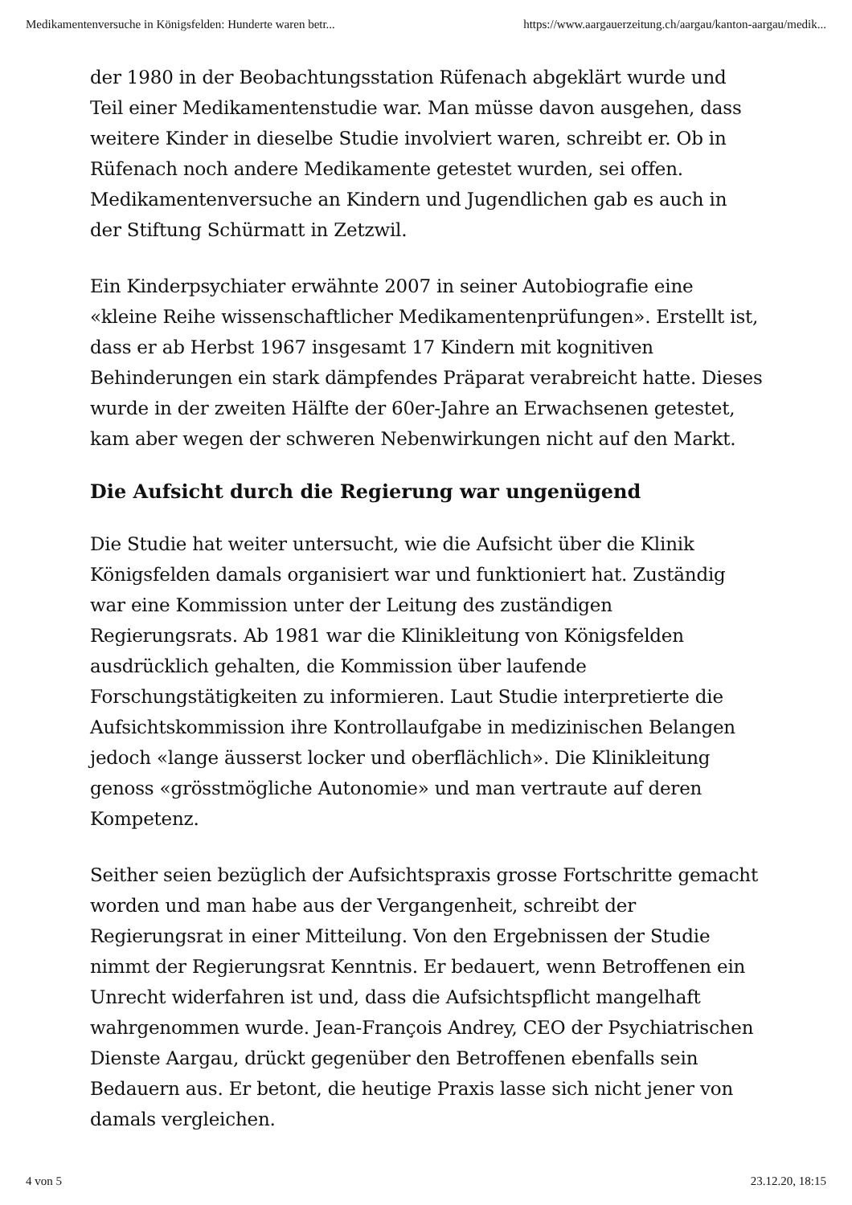Medikamentenversuche in Königsfelden: Hunderte waren betr... https://www.aargauerzeitung.ch/aargau/kanton-aargau/medik...
der 1980 in der Beobachtungsstation Rüfenach abgeklärt wurde und Teil einer Medikamentenstudie war. Man müsse davon ausgehen, dass weitere Kinder in dieselbe Studie involviert waren, schreibt er. Ob in Rüfenach noch andere Medikamente getestet wurden, sei offen. Medikamentenversuche an Kindern und Jugendlichen gab es auch in der Stiftung Schürmatt in Zetzwil.
Ein Kinderpsychiater erwähnte 2007 in seiner Autobiografie eine «kleine Reihe wissenschaftlicher Medikamentenprüfungen». Erstellt ist, dass er ab Herbst 1967 insgesamt 17 Kindern mit kognitiven Behinderungen ein stark dämpfendes Präparat verabreicht hatte. Dieses wurde in der zweiten Hälfte der 60er-Jahre an Erwachsenen getestet, kam aber wegen der schweren Nebenwirkungen nicht auf den Markt.
Die Aufsicht durch die Regierung war ungenügend
Die Studie hat weiter untersucht, wie die Aufsicht über die Klinik Königsfelden damals organisiert war und funktioniert hat. Zuständig war eine Kommission unter der Leitung des zuständigen Regierungsrats. Ab 1981 war die Klinikleitung von Königsfelden ausdrücklich gehalten, die Kommission über laufende Forschungstätigkeiten zu informieren. Laut Studie interpretierte die Aufsichtskommission ihre Kontrollaufgabe in medizinischen Belangen jedoch «lange äusserst locker und oberflächlich». Die Klinikleitung genoss «grösstmögliche Autonomie» und man vertraute auf deren Kompetenz.
Seither seien bezüglich der Aufsichtspraxis grosse Fortschritte gemacht worden und man habe aus der Vergangenheit, schreibt der Regierungsrat in einer Mitteilung. Von den Ergebnissen der Studie nimmt der Regierungsrat Kenntnis. Er bedauert, wenn Betroffenen ein Unrecht widerfahren ist und, dass die Aufsichtspflicht mangelhaft wahrgenommen wurde. Jean-François Andrey, CEO der Psychiatrischen Dienste Aargau, drückt gegenüber den Betroffenen ebenfalls sein Bedauern aus. Er betont, die heutige Praxis lasse sich nicht jener von damals vergleichen.
4 von 5 23.12.20, 18:15